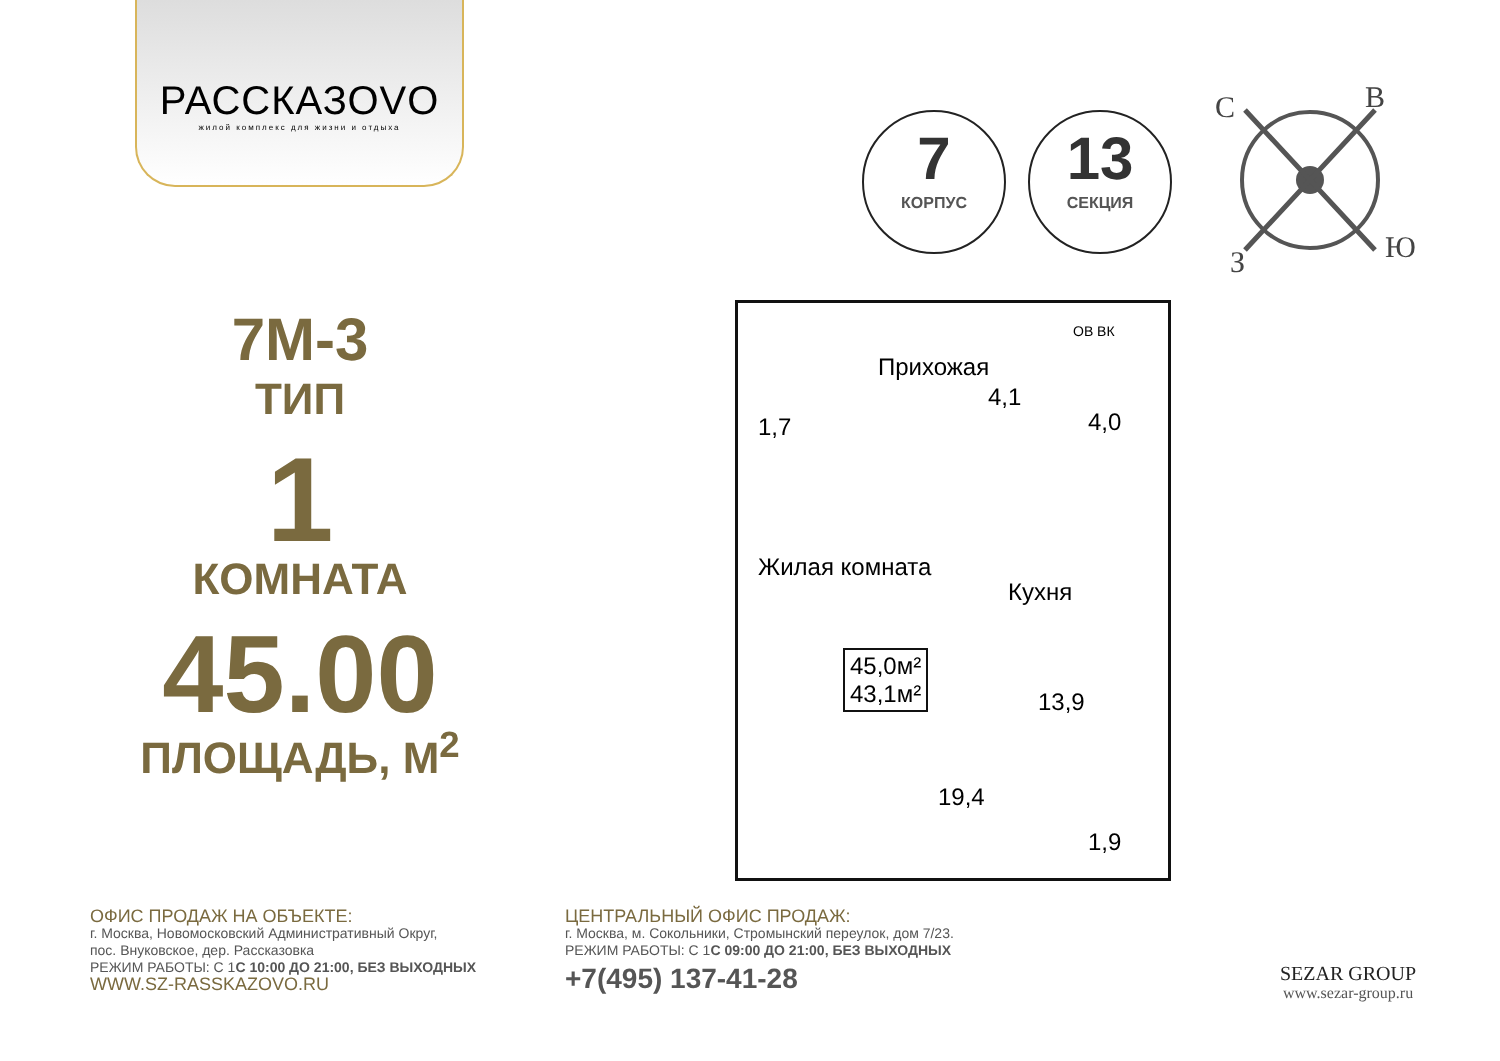РАССКАЗОVО
жилой комплекс для жизни и отдыха
7
КОРПУС
13
СЕКЦИЯ
С В
Ю З
7М-3
ТИП
1
КОМНАТА
45.00
ПЛОЩАДЬ, М<sup>2</sup>
Прихожая
4,1
1,7 4,0
Жилая комната
Кухня
45,0м²
43,1м²
19,4
13,9
1,9
ОВ ВК
ОФИС ПРОДАЖ НА ОБЪЕКТЕ:
г. Москва, Новомосковский Административный Округ,
пос. Внуковское, дер. Рассказовка
РЕЖИМ РАБОТЫ: С 1С 10:00 ДО 21:00, БЕЗ ВЫХОДНЫХ
WWW.SZ-RASSKAZOVO.RU
ЦЕНТРАЛЬНЫЙ ОФИС ПРОДАЖ:
г. Москва, м. Сокольники, Стромынский переулок, дом 7/23.
РЕЖИМ РАБОТЫ: С 1С 09:00 ДО 21:00, БЕЗ ВЫХОДНЫХ
+7(495) 137-41-28
SEZAR GROUP
www.sezar-group.ru